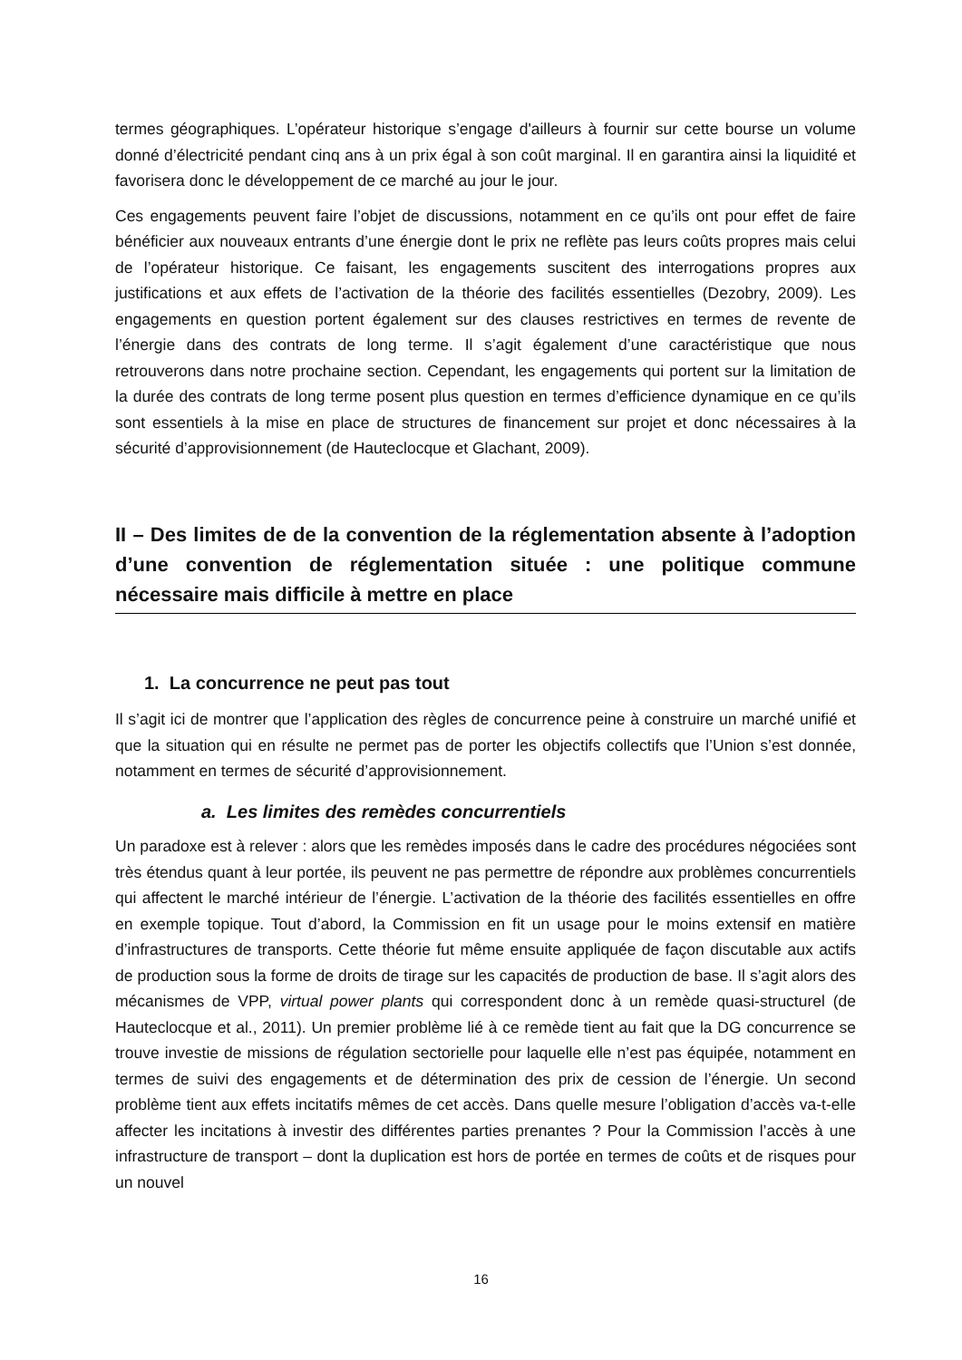termes géographiques. L’opérateur historique s’engage d'ailleurs à fournir sur cette bourse un volume donné d’électricité pendant cinq ans à un prix égal à son coût marginal. Il en garantira ainsi la liquidité et favorisera donc le développement de ce marché au jour le jour.
Ces engagements peuvent faire l’objet de discussions, notamment en ce qu’ils ont pour effet de faire bénéficier aux nouveaux entrants d’une énergie dont le prix ne reflète pas leurs coûts propres mais celui de l’opérateur historique. Ce faisant, les engagements suscitent des interrogations propres aux justifications et aux effets de l’activation de la théorie des facilités essentielles (Dezobry, 2009). Les engagements en question portent également sur des clauses restrictives en termes de revente de l’énergie dans des contrats de long terme. Il s’agit également d’une caractéristique que nous retrouverons dans notre prochaine section. Cependant, les engagements qui portent sur la limitation de la durée des contrats de long terme posent plus question en termes d’efficience dynamique en ce qu’ils sont essentiels à la mise en place de structures de financement sur projet et donc nécessaires à la sécurité d’approvisionnement (de Hauteclocque et Glachant, 2009).
II – Des limites de de la convention de la réglementation absente à l’adoption d’une convention de réglementation située : une politique commune nécessaire mais difficile à mettre en place
1. La concurrence ne peut pas tout
Il s’agit ici de montrer que l’application des règles de concurrence peine à construire un marché unifié et que la situation qui en résulte ne permet pas de porter les objectifs collectifs que l’Union s’est donnée, notamment en termes de sécurité d’approvisionnement.
a. Les limites des remèdes concurrentiels
Un paradoxe est à relever : alors que les remèdes imposés dans le cadre des procédures négociées sont très étendus quant à leur portée, ils peuvent ne pas permettre de répondre aux problèmes concurrentiels qui affectent le marché intérieur de l’énergie. L’activation de la théorie des facilités essentielles en offre en exemple topique. Tout d’abord, la Commission en fit un usage pour le moins extensif en matière d’infrastructures de transports. Cette théorie fut même ensuite appliquée de façon discutable aux actifs de production sous la forme de droits de tirage sur les capacités de production de base. Il s’agit alors des mécanismes de VPP, virtual power plants qui correspondent donc à un remède quasi-structurel (de Hauteclocque et al., 2011). Un premier problème lié à ce remède tient au fait que la DG concurrence se trouve investie de missions de régulation sectorielle pour laquelle elle n’est pas équipée, notamment en termes de suivi des engagements et de détermination des prix de cession de l’énergie. Un second problème tient aux effets incitatifs mêmes de cet accès. Dans quelle mesure l’obligation d’accès va-t-elle affecter les incitations à investir des différentes parties prenantes ? Pour la Commission l’accès à une infrastructure de transport – dont la duplication est hors de portée en termes de coûts et de risques pour un nouvel
16